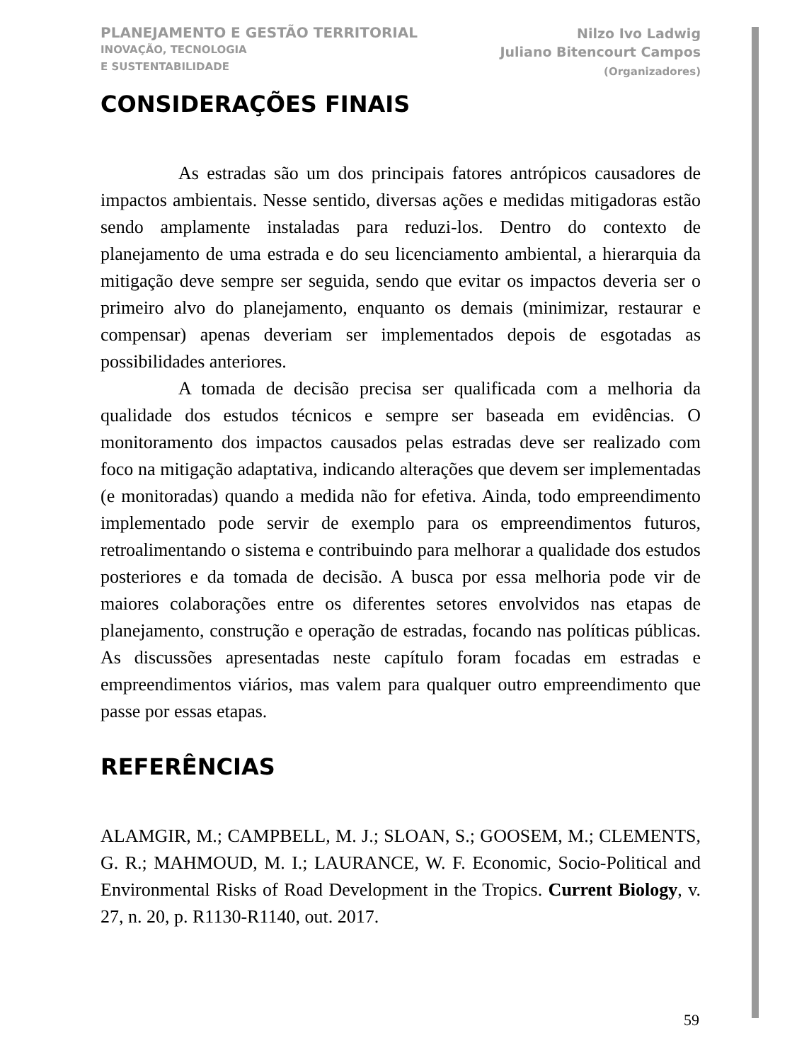PLANEJAMENTO E GESTÃO TERRITORIAL
INOVAÇÃO, TECNOLOGIA
E SUSTENTABILIDADE
Nilzo Ivo Ladwig
Juliano Bitencourt Campos
(Organizadores)
CONSIDERAÇÕES FINAIS
As estradas são um dos principais fatores antrópicos causadores de impactos ambientais. Nesse sentido, diversas ações e medidas mitigadoras estão sendo amplamente instaladas para reduzi-los. Dentro do contexto de planejamento de uma estrada e do seu licenciamento ambiental, a hierarquia da mitigação deve sempre ser seguida, sendo que evitar os impactos deveria ser o primeiro alvo do planejamento, enquanto os demais (minimizar, restaurar e compensar) apenas deveriam ser implementados depois de esgotadas as possibilidades anteriores.
A tomada de decisão precisa ser qualificada com a melhoria da qualidade dos estudos técnicos e sempre ser baseada em evidências. O monitoramento dos impactos causados pelas estradas deve ser realizado com foco na mitigação adaptativa, indicando alterações que devem ser implementadas (e monitoradas) quando a medida não for efetiva. Ainda, todo empreendimento implementado pode servir de exemplo para os empreendimentos futuros, retroalimentando o sistema e contribuindo para melhorar a qualidade dos estudos posteriores e da tomada de decisão. A busca por essa melhoria pode vir de maiores colaborações entre os diferentes setores envolvidos nas etapas de planejamento, construção e operação de estradas, focando nas políticas públicas. As discussões apresentadas neste capítulo foram focadas em estradas e empreendimentos viários, mas valem para qualquer outro empreendimento que passe por essas etapas.
REFERÊNCIAS
ALAMGIR, M.; CAMPBELL, M. J.; SLOAN, S.; GOOSEM, M.; CLEMENTS, G. R.; MAHMOUD, M. I.; LAURANCE, W. F. Economic, Socio-Political and Environmental Risks of Road Development in the Tropics. Current Biology, v. 27, n. 20, p. R1130-R1140, out. 2017.
59